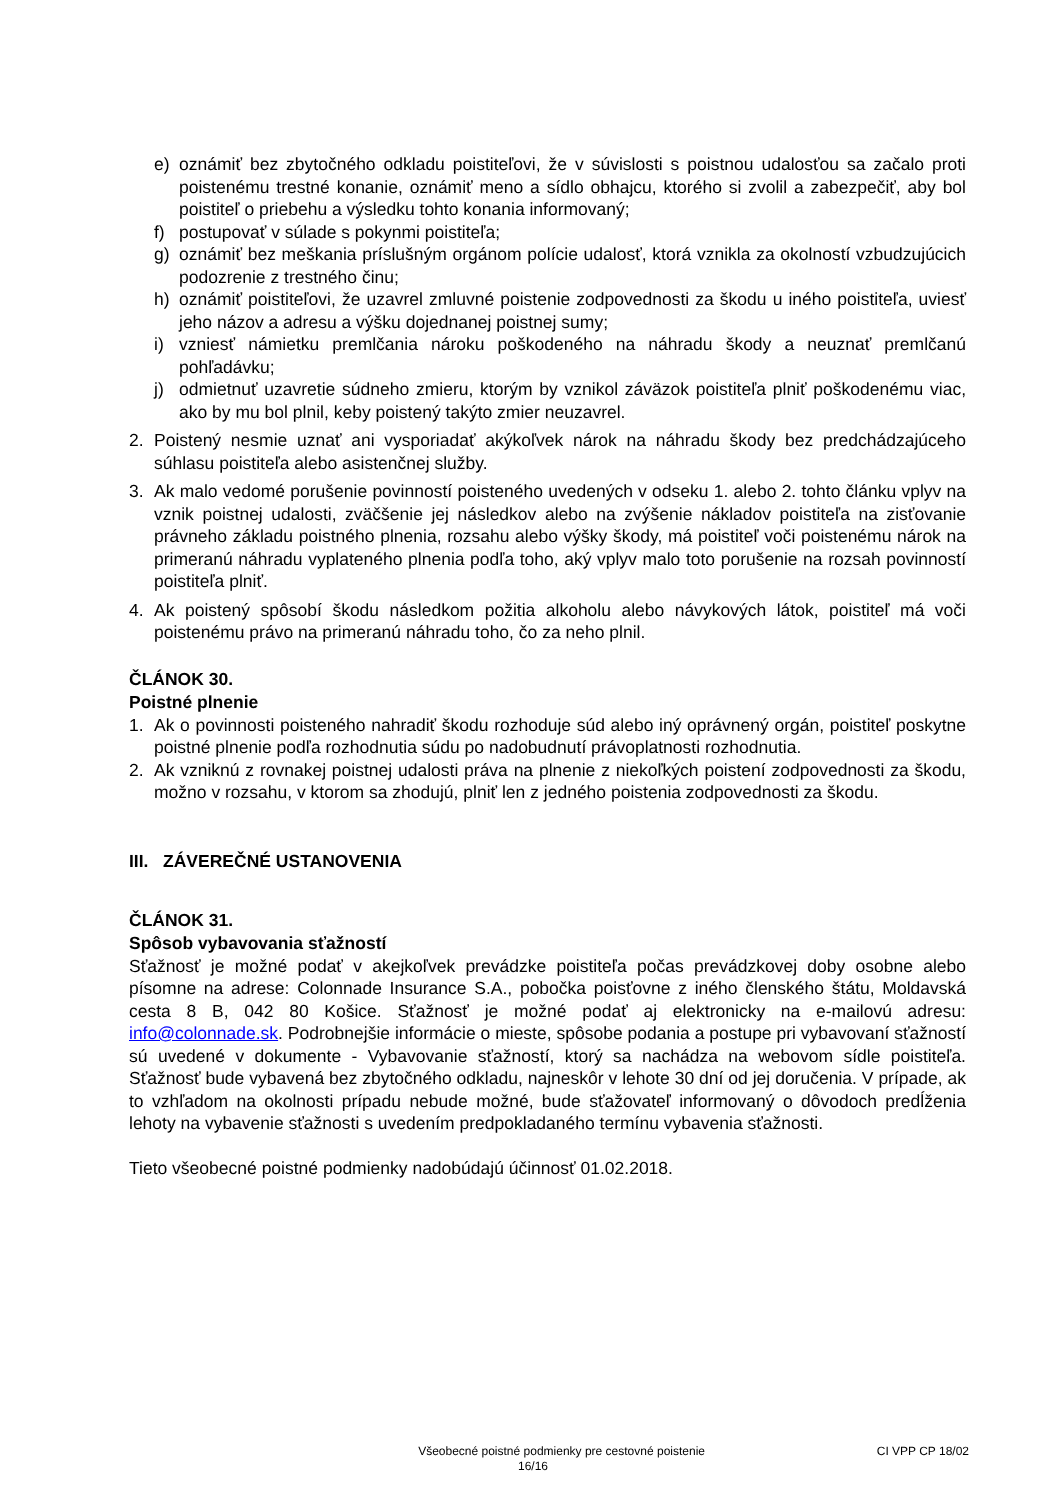e) oznámiť bez zbytočného odkladu poistiteľovi, že v súvislosti s poistnou udalosťou sa začalo proti poistenému trestné konanie, oznámiť meno a sídlo obhajcu, ktorého si zvolil a zabezpečiť, aby bol poistiteľ o priebehu a výsledku tohto konania informovaný;
f) postupovať v súlade s pokynmi poistiteľa;
g) oznámiť bez meškania príslušným orgánom polície udalosť, ktorá vznikla za okolností vzbudzujúcich podozrenie z trestného činu;
h) oznámiť poistiteľovi, že uzavrel zmluvné poistenie zodpovednosti za škodu u iného poistiteľa, uviesť jeho názov a adresu a výšku dojednanej poistnej sumy;
i) vzniesť námietku premlčania nároku poškodeného na náhradu škody a neuznať premlčanú pohľadávku;
j) odmietnuť uzavretie súdneho zmieru, ktorým by vznikol záväzok poistiteľa plniť poškodenému viac, ako by mu bol plnil, keby poistený takýto zmier neuzavrel.
2. Poistený nesmie uznať ani vysporiadať akýkoľvek nárok na náhradu škody bez predchádzajúceho súhlasu poistiteľa alebo asistenčnej služby.
3. Ak malo vedomé porušenie povinností poisteného uvedených v odseku 1. alebo 2. tohto článku vplyv na vznik poistnej udalosti, zväčšenie jej následkov alebo na zvýšenie nákladov poistiteľa na zisťovanie právneho základu poistného plnenia, rozsahu alebo výšky škody, má poistiteľ voči poistenému nárok na primeranú náhradu vyplateného plnenia podľa toho, aký vplyv malo toto porušenie na rozsah povinností poistiteľa plniť.
4. Ak poistený spôsobí škodu následkom požitia alkoholu alebo návykových látok, poistiteľ má voči poistenému právo na primeranú náhradu toho, čo za neho plnil.
ČLÁNOK 30.
Poistné plnenie
1. Ak o povinnosti poisteného nahradiť škodu rozhoduje súd alebo iný oprávnený orgán, poistiteľ poskytne poistné plnenie podľa rozhodnutia súdu po nadobudnutí právoplatnosti rozhodnutia.
2. Ak vzniknú z rovnakej poistnej udalosti práva na plnenie z niekoľkých poistení zodpovednosti za škodu, možno v rozsahu, v ktorom sa zhodujú, plniť len z jedného poistenia zodpovednosti za škodu.
III. ZÁVEREČNÉ USTANOVENIA
ČLÁNOK 31.
Spôsob vybavovania sťažností
Sťažnosť je možné podať v akejkoľvek prevádzke poistiteľa počas prevádzkovej doby osobne alebo písomne na adrese: Colonnade Insurance S.A., pobočka poisťovne z iného členského štátu, Moldavská cesta 8 B, 042 80 Košice. Sťažnosť je možné podať aj elektronicky na e-mailovú adresu: info@colonnade.sk. Podrobnejšie informácie o mieste, spôsobe podania a postupe pri vybavovaní sťažností sú uvedené v dokumente - Vybavovanie sťažností, ktorý sa nachádza na webovom sídle poistiteľa. Sťažnosť bude vybavená bez zbytočného odkladu, najneskôr v lehote 30 dní od jej doručenia. V prípade, ak to vzhľadom na okolnosti prípadu nebude možné, bude sťažovateľ informovaný o dôvodoch predĺženia lehoty na vybavenie sťažnosti s uvedením predpokladaného termínu vybavenia sťažnosti.
Tieto všeobecné poistné podmienky nadobúdajú účinnosť 01.02.2018.
Všeobecné poistné podmienky pre cestovné poistenie CI VPP CP 18/02
16/16